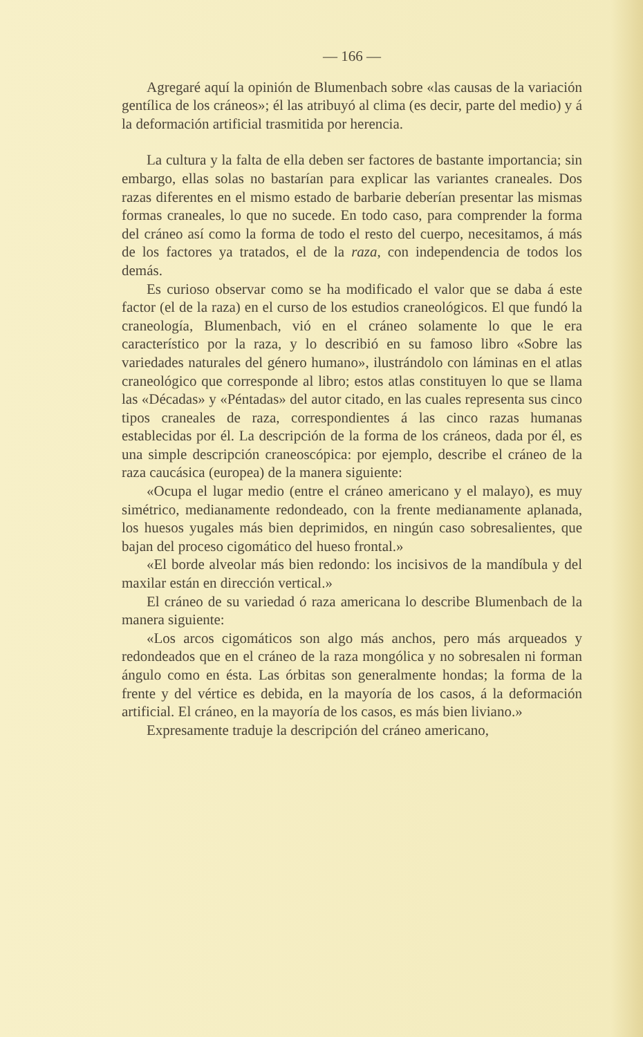— 166 —
Agregaré aquí la opinión de Blumenbach sobre «las causas de la variación gentílica de los cráneos»; él las atribuyó al clima (es decir, parte del medio) y á la deformación artificial trasmitida por herencia.
La cultura y la falta de ella deben ser factores de bastante importancia; sin embargo, ellas solas no bastarían para explicar las variantes craneales. Dos razas diferentes en el mismo estado de barbarie deberían presentar las mismas formas craneales, lo que no sucede. En todo caso, para comprender la forma del cráneo así como la forma de todo el resto del cuerpo, necesitamos, á más de los factores ya tratados, el de la raza, con independencia de todos los demás.
Es curioso observar como se ha modificado el valor que se daba á este factor (el de la raza) en el curso de los estudios craneológicos. El que fundó la craneología, Blumenbach, vió en el cráneo solamente lo que le era característico por la raza, y lo describió en su famoso libro «Sobre las variedades naturales del género humano», ilustrándolo con láminas en el atlas craneológico que corresponde al libro; estos atlas constituyen lo que se llama las «Décadas» y «Péntadas» del autor citado, en las cuales representa sus cinco tipos craneales de raza, correspondientes á las cinco razas humanas establecidas por él. La descripción de la forma de los cráneos, dada por él, es una simple descripción craneoscópica: por ejemplo, describe el cráneo de la raza caucásica (europea) de la manera siguiente:
«Ocupa el lugar medio (entre el cráneo americano y el malayo), es muy simétrico, medianamente redondeado, con la frente medianamente aplanada, los huesos yugales más bien deprimidos, en ningún caso sobresalientes, que bajan del proceso cigomático del hueso frontal.»
«El borde alveolar más bien redondo: los incisivos de la mandíbula y del maxilar están en dirección vertical.»
El cráneo de su variedad ó raza americana lo describe Blumenbach de la manera siguiente:
«Los arcos cigomáticos son algo más anchos, pero más arqueados y redondeados que en el cráneo de la raza mongólica y no sobresalen ni forman ángulo como en ésta. Las órbitas son generalmente hondas; la forma de la frente y del vértice es debida, en la mayoría de los casos, á la deformación artificial. El cráneo, en la mayoría de los casos, es más bien liviano.»
Expresamente traduje la descripción del cráneo americano,